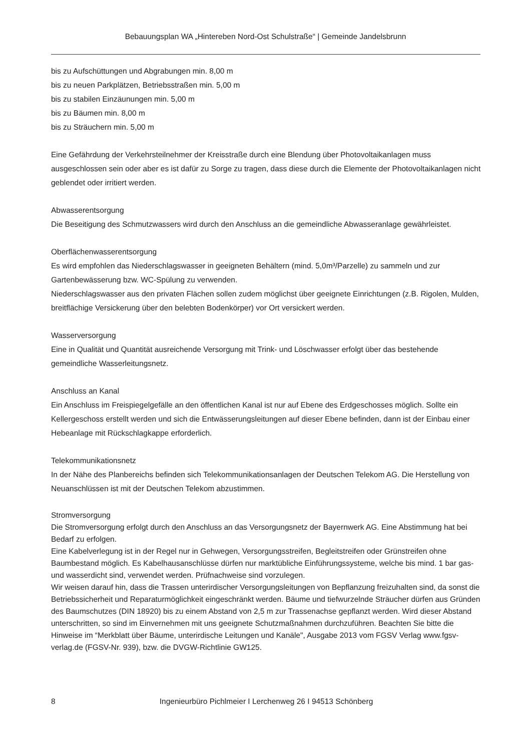Bebauungsplan WA „Hintereben Nord-Ost Schulstraße“ | Gemeinde Jandelsbrunn
bis zu Aufschüttungen und Abgrabungen min. 8,00 m
bis zu neuen Parkplätzen, Betriebsstraßen min. 5,00 m
bis zu stabilen Einzäunungen min. 5,00 m
bis zu Bäumen min. 8,00 m
bis zu Sträuchern min. 5,00 m
Eine Gefährdung der Verkehrsteilnehmer der Kreisstraße durch eine Blendung über Photovoltaikanlagen muss ausgeschlossen sein oder aber es ist dafür zu Sorge zu tragen, dass diese durch die Elemente der Photovoltaikanlagen nicht geblendet oder irritiert werden.
Abwasserentsorgung
Die Beseitigung des Schmutzwassers wird durch den Anschluss an die gemeindliche Abwasseranlage gewährleistet.
Oberflächenwasserentsorgung
Es wird empfohlen das Niederschlagswasser in geeigneten Behältern (mind. 5,0m³/Parzelle) zu sammeln und zur Gartenbewässerung bzw. WC-Spülung zu verwenden.
Niederschlagswasser aus den privaten Flächen sollen zudem möglichst über geeignete Einrichtungen (z.B. Rigolen, Mulden, breitflächige Versickerung über den belebten Bodenkörper) vor Ort versickert werden.
Wasserversorgung
Eine in Qualität und Quantität ausreichende Versorgung mit Trink- und Löschwasser erfolgt über das bestehende gemeindliche Wasserleitungsnetz.
Anschluss an Kanal
Ein Anschluss im Freispiegelgefälle an den öffentlichen Kanal ist nur auf Ebene des Erdgeschosses möglich. Sollte ein Kellergeschoss erstellt werden und sich die Entwässerungsleitungen auf dieser Ebene befinden, dann ist der Einbau einer Hebeanlage mit Rückschlagkappe erforderlich.
Telekommunikationsnetz
In der Nähe des Planbereichs befinden sich Telekommunikationsanlagen der Deutschen Telekom AG. Die Herstellung von Neuanschlüssen ist mit der Deutschen Telekom abzustimmen.
Stromversorgung
Die Stromversorgung erfolgt durch den Anschluss an das Versorgungsnetz der Bayernwerk AG. Eine Abstimmung hat bei Bedarf zu erfolgen.
Eine Kabelverlegung ist in der Regel nur in Gehwegen, Versorgungsstreifen, Begleitstreifen oder Grünstreifen ohne Baumbestand möglich. Es Kabelhausanschlüsse dürfen nur marktübliche Einführungssysteme, welche bis mind. 1 bar gas- und wasserdicht sind, verwendet werden. Prüfnachweise sind vorzulegen.
Wir weisen darauf hin, dass die Trassen unterirdischer Versorgungsleitungen von Bepflanzung freizuhalten sind, da sonst die Betriebssicherheit und Reparaturmöglichkeit eingeschränkt werden. Bäume und tiefwurzelnde Sträucher dürfen aus Gründen des Baumschutzes (DIN 18920) bis zu einem Abstand von 2,5 m zur Trassenachse gepflanzt werden. Wird dieser Abstand unterschritten, so sind im Einvernehmen mit uns geeignete Schutzmaßnahmen durchzuführen. Beachten Sie bitte die Hinweise im “Merkblatt über Bäume, unterirdische Leitungen und Kanäle", Ausgabe 2013 vom FGSV Verlag www.fgsv-verlag.de (FGSV-Nr. 939), bzw. die DVGW-Richtlinie GW125.
8
Ingenieurbüro Pichlmeier I Lerchenweg 26 I 94513 Schönberg